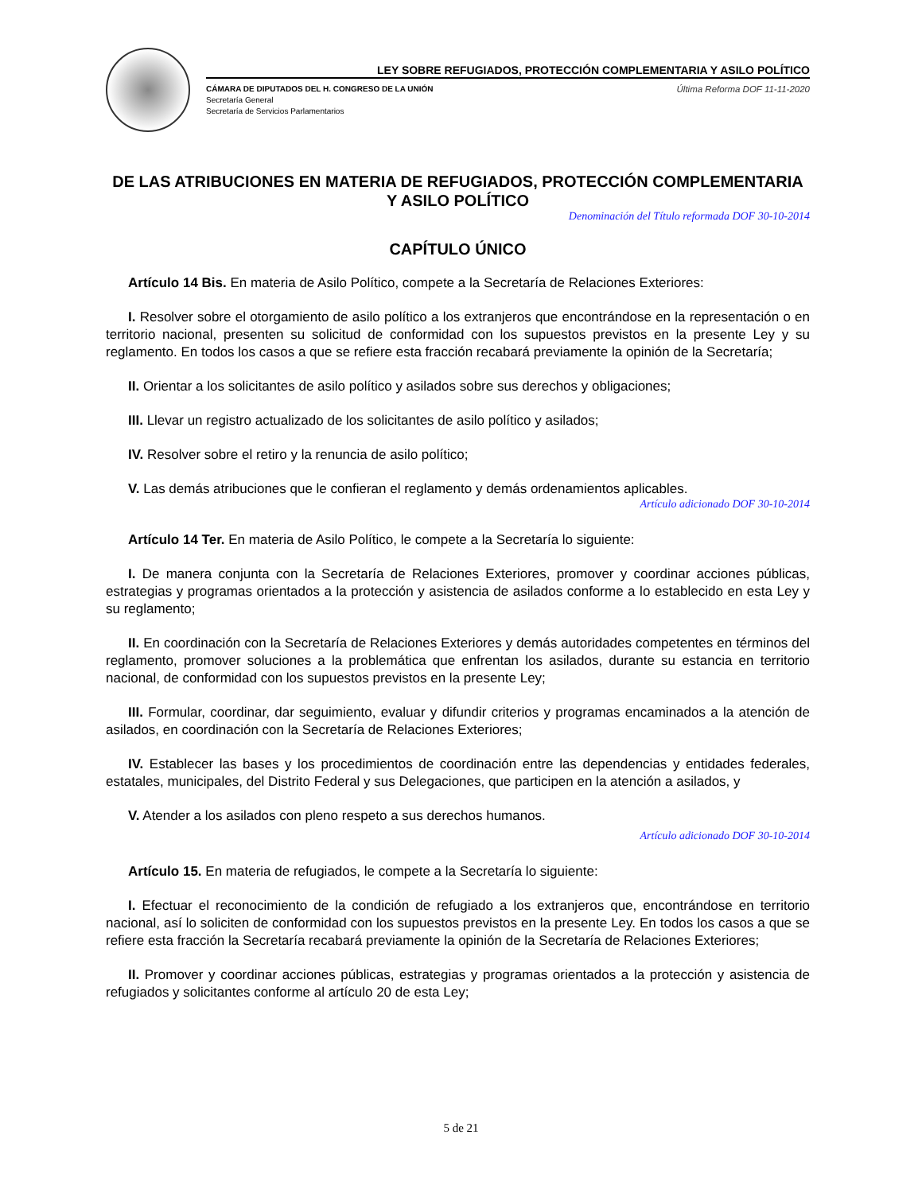LEY SOBRE REFUGIADOS, PROTECCIÓN COMPLEMENTARIA Y ASILO POLÍTICO
CÁMARA DE DIPUTADOS DEL H. CONGRESO DE LA UNIÓN
Secretaría General
Secretaría de Servicios Parlamentarios
Última Reforma DOF 11-11-2020
DE LAS ATRIBUCIONES EN MATERIA DE REFUGIADOS, PROTECCIÓN COMPLEMENTARIA Y ASILO POLÍTICO
Denominación del Título reformada DOF 30-10-2014
CAPÍTULO ÚNICO
Artículo 14 Bis. En materia de Asilo Político, compete a la Secretaría de Relaciones Exteriores:
I. Resolver sobre el otorgamiento de asilo político a los extranjeros que encontrándose en la representación o en territorio nacional, presenten su solicitud de conformidad con los supuestos previstos en la presente Ley y su reglamento. En todos los casos a que se refiere esta fracción recabará previamente la opinión de la Secretaría;
II. Orientar a los solicitantes de asilo político y asilados sobre sus derechos y obligaciones;
III. Llevar un registro actualizado de los solicitantes de asilo político y asilados;
IV. Resolver sobre el retiro y la renuncia de asilo político;
V. Las demás atribuciones que le confieran el reglamento y demás ordenamientos aplicables.
Artículo adicionado DOF 30-10-2014
Artículo 14 Ter. En materia de Asilo Político, le compete a la Secretaría lo siguiente:
I. De manera conjunta con la Secretaría de Relaciones Exteriores, promover y coordinar acciones públicas, estrategias y programas orientados a la protección y asistencia de asilados conforme a lo establecido en esta Ley y su reglamento;
II. En coordinación con la Secretaría de Relaciones Exteriores y demás autoridades competentes en términos del reglamento, promover soluciones a la problemática que enfrentan los asilados, durante su estancia en territorio nacional, de conformidad con los supuestos previstos en la presente Ley;
III. Formular, coordinar, dar seguimiento, evaluar y difundir criterios y programas encaminados a la atención de asilados, en coordinación con la Secretaría de Relaciones Exteriores;
IV. Establecer las bases y los procedimientos de coordinación entre las dependencias y entidades federales, estatales, municipales, del Distrito Federal y sus Delegaciones, que participen en la atención a asilados, y
V. Atender a los asilados con pleno respeto a sus derechos humanos.
Artículo adicionado DOF 30-10-2014
Artículo 15. En materia de refugiados, le compete a la Secretaría lo siguiente:
I. Efectuar el reconocimiento de la condición de refugiado a los extranjeros que, encontrándose en territorio nacional, así lo soliciten de conformidad con los supuestos previstos en la presente Ley. En todos los casos a que se refiere esta fracción la Secretaría recabará previamente la opinión de la Secretaría de Relaciones Exteriores;
II. Promover y coordinar acciones públicas, estrategias y programas orientados a la protección y asistencia de refugiados y solicitantes conforme al artículo 20 de esta Ley;
5 de 21